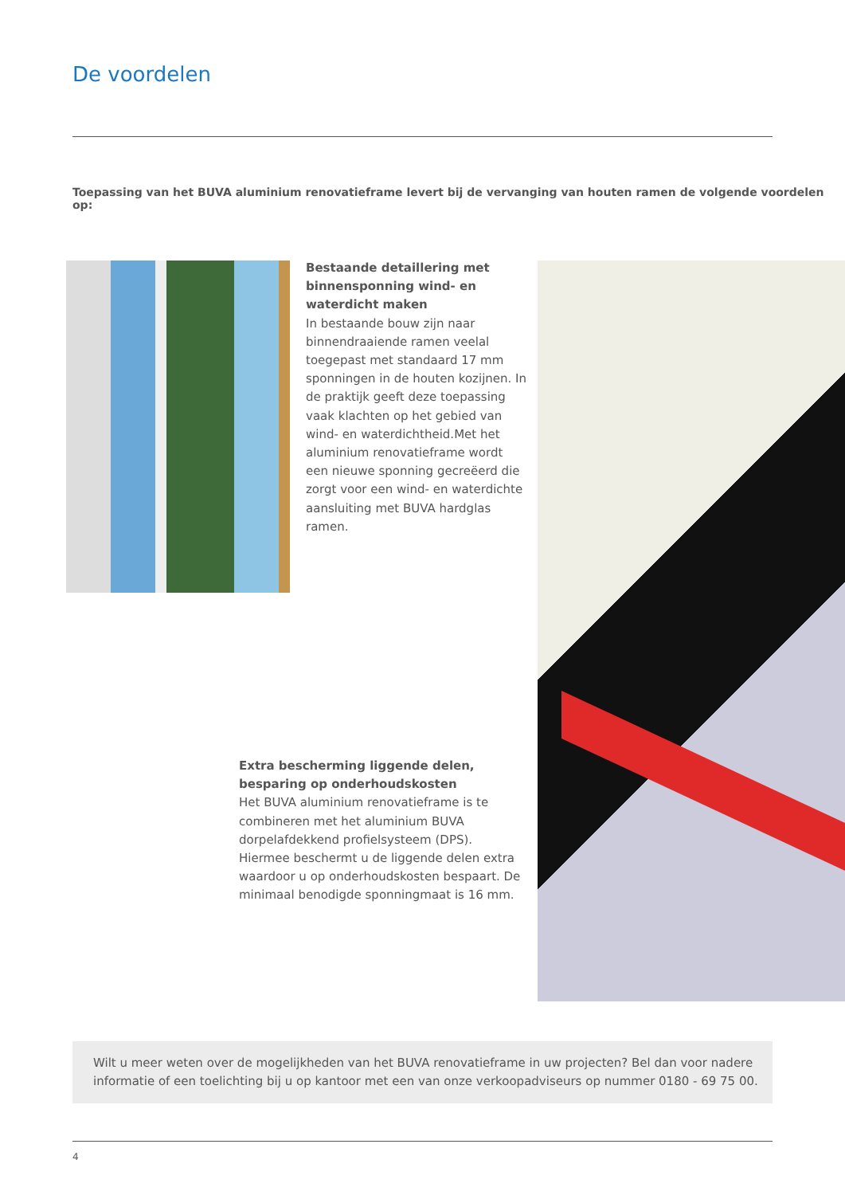De voordelen
Toepassing van het BUVA aluminium renovatieframe levert bij de vervanging van houten ramen de volgende voordelen op:
Bestaande detaillering met binnensponning wind- en waterdicht maken
In bestaande bouw zijn naar binnendraaiende ramen veelal toegepast met standaard 17 mm sponningen in de houten kozijnen. In de praktijk geeft deze toepassing vaak klachten op het gebied van wind- en waterdichtheid.Met het aluminium renovatieframe wordt een nieuwe sponning gecreëerd die zorgt voor een wind- en waterdichte aansluiting met BUVA hardglas ramen.
Extra bescherming liggende delen, besparing op onderhoudskosten
Het BUVA aluminium renovatieframe is te combineren met het aluminium BUVA dorpelafdekkend profielsysteem (DPS). Hiermee beschermt u de liggende delen extra waardoor u op onderhoudskosten bespaart. De minimaal benodigde sponningmaat is 16 mm.
Wilt u meer weten over de mogelijkheden van het BUVA renovatieframe in uw projecten? Bel dan voor nadere informatie of een toelichting bij u op kantoor met een van onze verkoopadviseurs op nummer 0180 - 69 75 00.
4